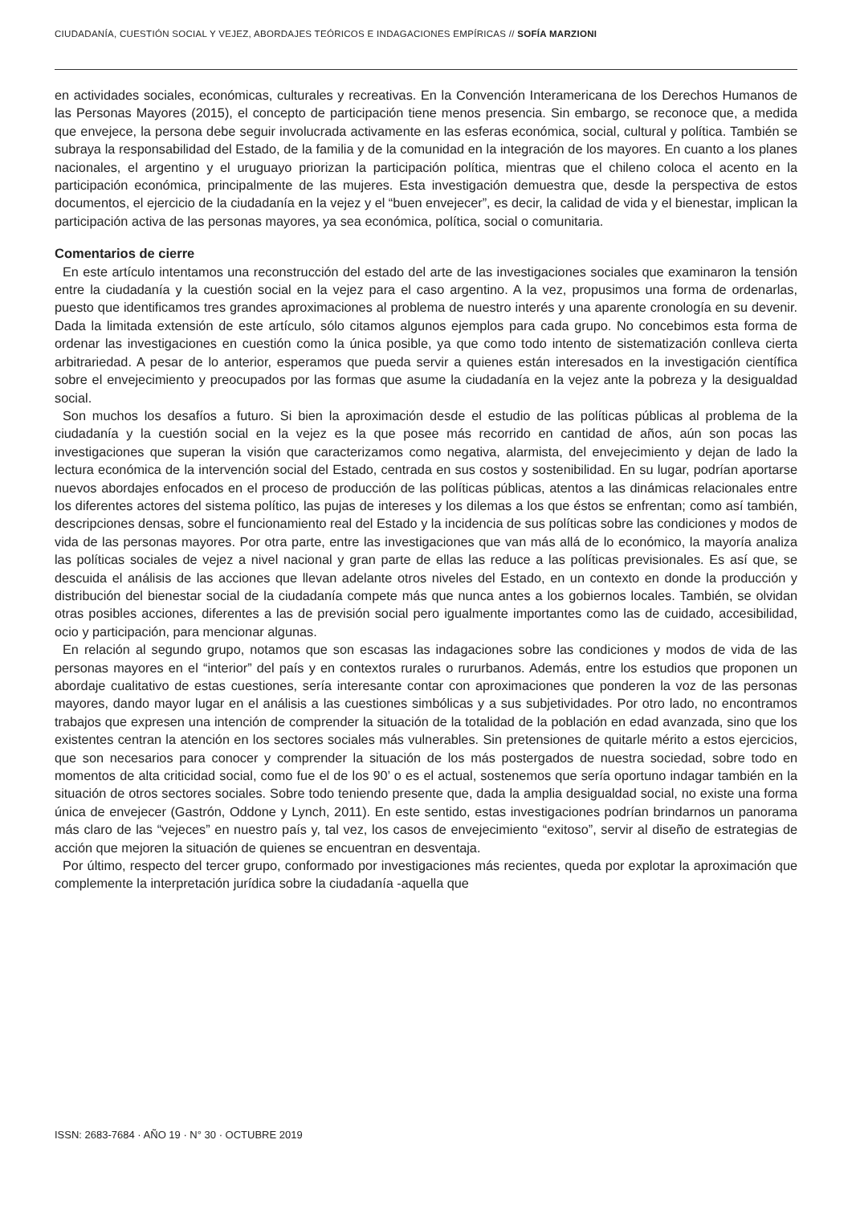CIUDADANÍA, CUESTIÓN SOCIAL Y VEJEZ, ABORDAJES TEÓRICOS E INDAGACIONES EMPÍRICAS // SOFÍA MARZIONI
en actividades sociales, económicas, culturales y recreativas. En la Convención Interamericana de los Derechos Humanos de las Personas Mayores (2015), el concepto de participación tiene menos presencia. Sin embargo, se reconoce que, a medida que envejece, la persona debe seguir involucrada activamente en las esferas económica, social, cultural y política. También se subraya la responsabilidad del Estado, de la familia y de la comunidad en la integración de los mayores. En cuanto a los planes nacionales, el argentino y el uruguayo priorizan la participación política, mientras que el chileno coloca el acento en la participación económica, principalmente de las mujeres. Esta investigación demuestra que, desde la perspectiva de estos documentos, el ejercicio de la ciudadanía en la vejez y el “buen envejecer”, es decir, la calidad de vida y el bienestar, implican la participación activa de las personas mayores, ya sea económica, política, social o comunitaria.
Comentarios de cierre
En este artículo intentamos una reconstrucción del estado del arte de las investigaciones sociales que examinaron la tensión entre la ciudadanía y la cuestión social en la vejez para el caso argentino. A la vez, propusimos una forma de ordenarlas, puesto que identificamos tres grandes aproximaciones al problema de nuestro interés y una aparente cronología en su devenir. Dada la limitada extensión de este artículo, sólo citamos algunos ejemplos para cada grupo. No concebimos esta forma de ordenar las investigaciones en cuestión como la única posible, ya que como todo intento de sistematización conlleva cierta arbitrariedad. A pesar de lo anterior, esperamos que pueda servir a quienes están interesados en la investigación científica sobre el envejecimiento y preocupados por las formas que asume la ciudadanía en la vejez ante la pobreza y la desigualdad social.
Son muchos los desafíos a futuro. Si bien la aproximación desde el estudio de las políticas públicas al problema de la ciudadanía y la cuestión social en la vejez es la que posee más recorrido en cantidad de años, aún son pocas las investigaciones que superan la visión que caracterizamos como negativa, alarmista, del envejecimiento y dejan de lado la lectura económica de la intervención social del Estado, centrada en sus costos y sostenibilidad. En su lugar, podrían aportarse nuevos abordajes enfocados en el proceso de producción de las políticas públicas, atentos a las dinámicas relacionales entre los diferentes actores del sistema político, las pujas de intereses y los dilemas a los que éstos se enfrentan; como así también, descripciones densas, sobre el funcionamiento real del Estado y la incidencia de sus políticas sobre las condiciones y modos de vida de las personas mayores. Por otra parte, entre las investigaciones que van más allá de lo económico, la mayoría analiza las políticas sociales de vejez a nivel nacional y gran parte de ellas las reduce a las políticas previsionales. Es así que, se descuida el análisis de las acciones que llevan adelante otros niveles del Estado, en un contexto en donde la producción y distribución del bienestar social de la ciudadanía compete más que nunca antes a los gobiernos locales. También, se olvidan otras posibles acciones, diferentes a las de previsión social pero igualmente importantes como las de cuidado, accesibilidad, ocio y participación, para mencionar algunas.
En relación al segundo grupo, notamos que son escasas las indagaciones sobre las condiciones y modos de vida de las personas mayores en el “interior” del país y en contextos rurales o rururbanos. Además, entre los estudios que proponen un abordaje cualitativo de estas cuestiones, sería interesante contar con aproximaciones que ponderen la voz de las personas mayores, dando mayor lugar en el análisis a las cuestiones simbólicas y a sus subjetividades. Por otro lado, no encontramos trabajos que expresen una intención de comprender la situación de la totalidad de la población en edad avanzada, sino que los existentes centran la atención en los sectores sociales más vulnerables. Sin pretensiones de quitarle mérito a estos ejercicios, que son necesarios para conocer y comprender la situación de los más postergados de nuestra sociedad, sobre todo en momentos de alta criticidad social, como fue el de los 90’ o es el actual, sostenemos que sería oportuno indagar también en la situación de otros sectores sociales. Sobre todo teniendo presente que, dada la amplia desigualdad social, no existe una forma única de envejecer (Gastrón, Oddone y Lynch, 2011). En este sentido, estas investigaciones podrían brindarnos un panorama más claro de las “vejeces” en nuestro país y, tal vez, los casos de envejecimiento “exitoso”, servir al diseño de estrategias de acción que mejoren la situación de quienes se encuentran en desventaja.
Por último, respecto del tercer grupo, conformado por investigaciones más recientes, queda por explotar la aproximación que complemente la interpretación jurídica sobre la ciudadanía -aquella que
ISSN: 2683-7684 · AÑO 19 · N° 30 · OCTUBRE 2019